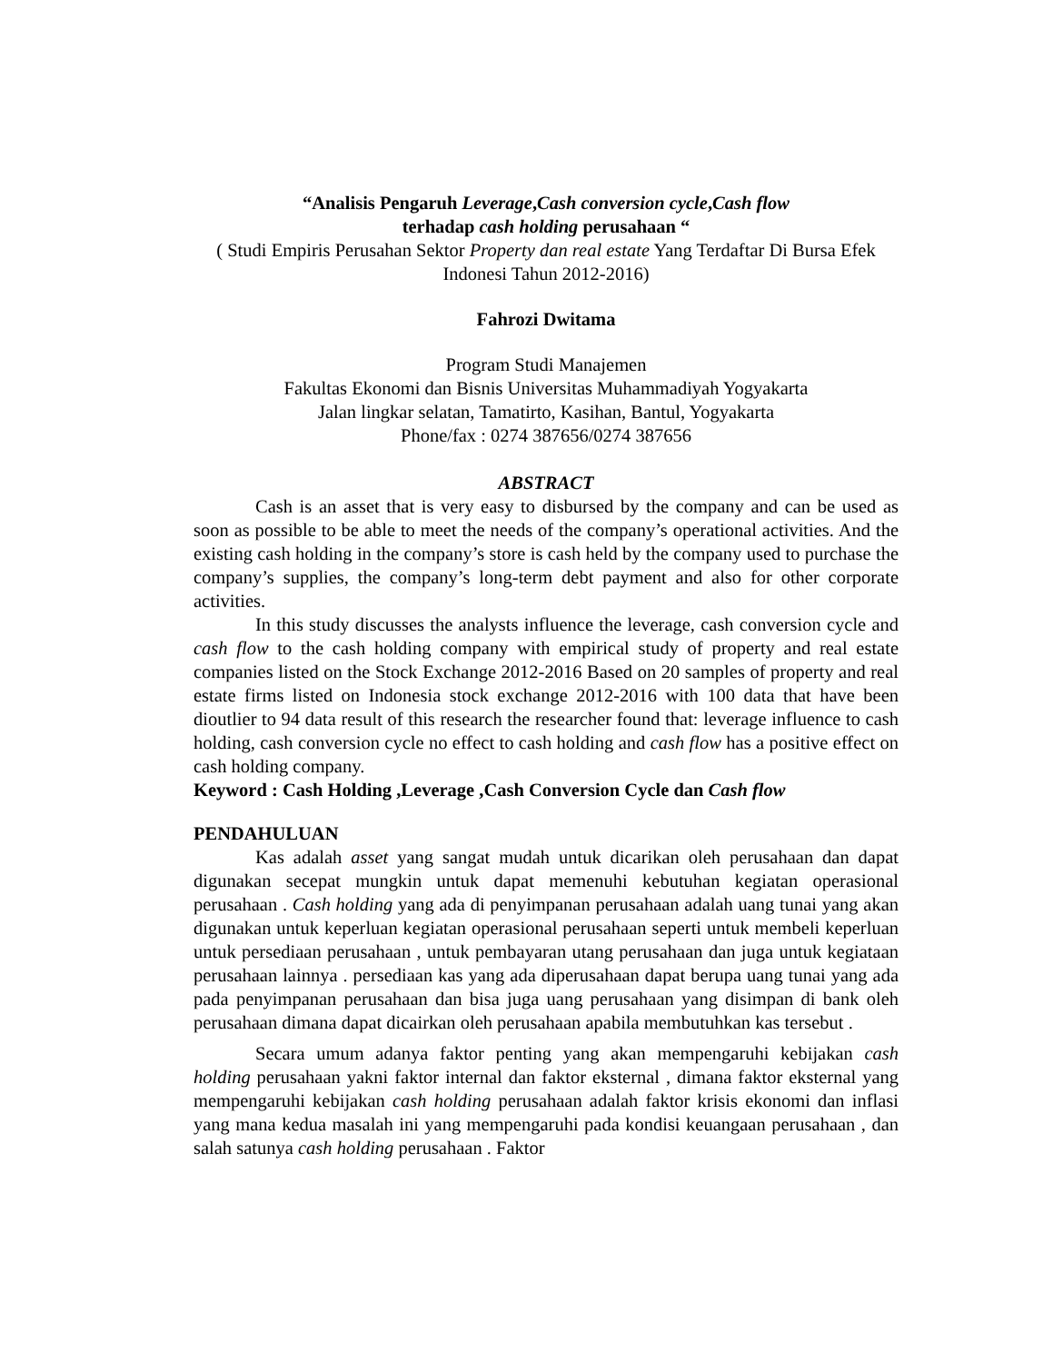“Analisis Pengaruh Leverage,Cash conversion cycle,Cash flow
terhadap cash holding perusahaan “
( Studi Empiris Perusahan Sektor Property dan real estate Yang Terdaftar Di Bursa Efek Indonesi Tahun 2012-2016)
Fahrozi Dwitama
Program Studi Manajemen
Fakultas Ekonomi dan Bisnis Universitas Muhammadiyah Yogyakarta
Jalan lingkar selatan, Tamatirto, Kasihan, Bantul, Yogyakarta
Phone/fax : 0274 387656/0274 387656
ABSTRACT
Cash is an asset that is very easy to disbursed by the company and can be used as soon as possible to be able to meet the needs of the company’s operational activities. And the existing cash holding in the company’s store is cash held by the company used to purchase the company’s supplies, the company’s long-term debt payment and also for other corporate activities.
In this study discusses the analysts influence the leverage, cash conversion cycle and cash flow to the cash holding company with empirical study of property and real estate companies listed on the Stock Exchange 2012-2016 Based on 20 samples of property and real estate firms listed on Indonesia stock exchange 2012-2016 with 100 data that have been dioutlier to 94 data result of this research the researcher found that: leverage influence to cash holding, cash conversion cycle no effect to cash holding and cash flow has a positive effect on cash holding company.
Keyword : Cash Holding ,Leverage ,Cash Conversion Cycle dan Cash flow
PENDAHULUAN
Kas adalah asset yang sangat mudah untuk dicarikan oleh perusahaan dan dapat digunakan secepat mungkin untuk dapat memenuhi kebutuhan kegiatan operasional perusahaan . Cash holding yang ada di penyimpanan perusahaan adalah uang tunai yang akan digunakan untuk keperluan kegiatan operasional perusahaan seperti untuk membeli keperluan untuk persediaan perusahaan , untuk pembayaran utang perusahaan dan juga untuk kegiataan perusahaan lainnya . persediaan kas yang ada diperusahaan dapat berupa uang tunai yang ada pada penyimpanan perusahaan dan bisa juga uang perusahaan yang disimpan di bank oleh perusahaan dimana dapat dicairkan oleh perusahaan apabila membutuhkan kas tersebut .
Secara umum adanya faktor penting yang akan mempengaruhi kebijakan cash holding perusahaan yakni faktor internal dan faktor eksternal , dimana faktor eksternal yang mempengaruhi kebijakan cash holding perusahaan adalah faktor krisis ekonomi dan inflasi yang mana kedua masalah ini yang mempengaruhi pada kondisi keuangaan perusahaan , dan salah satunya cash holding perusahaan . Faktor